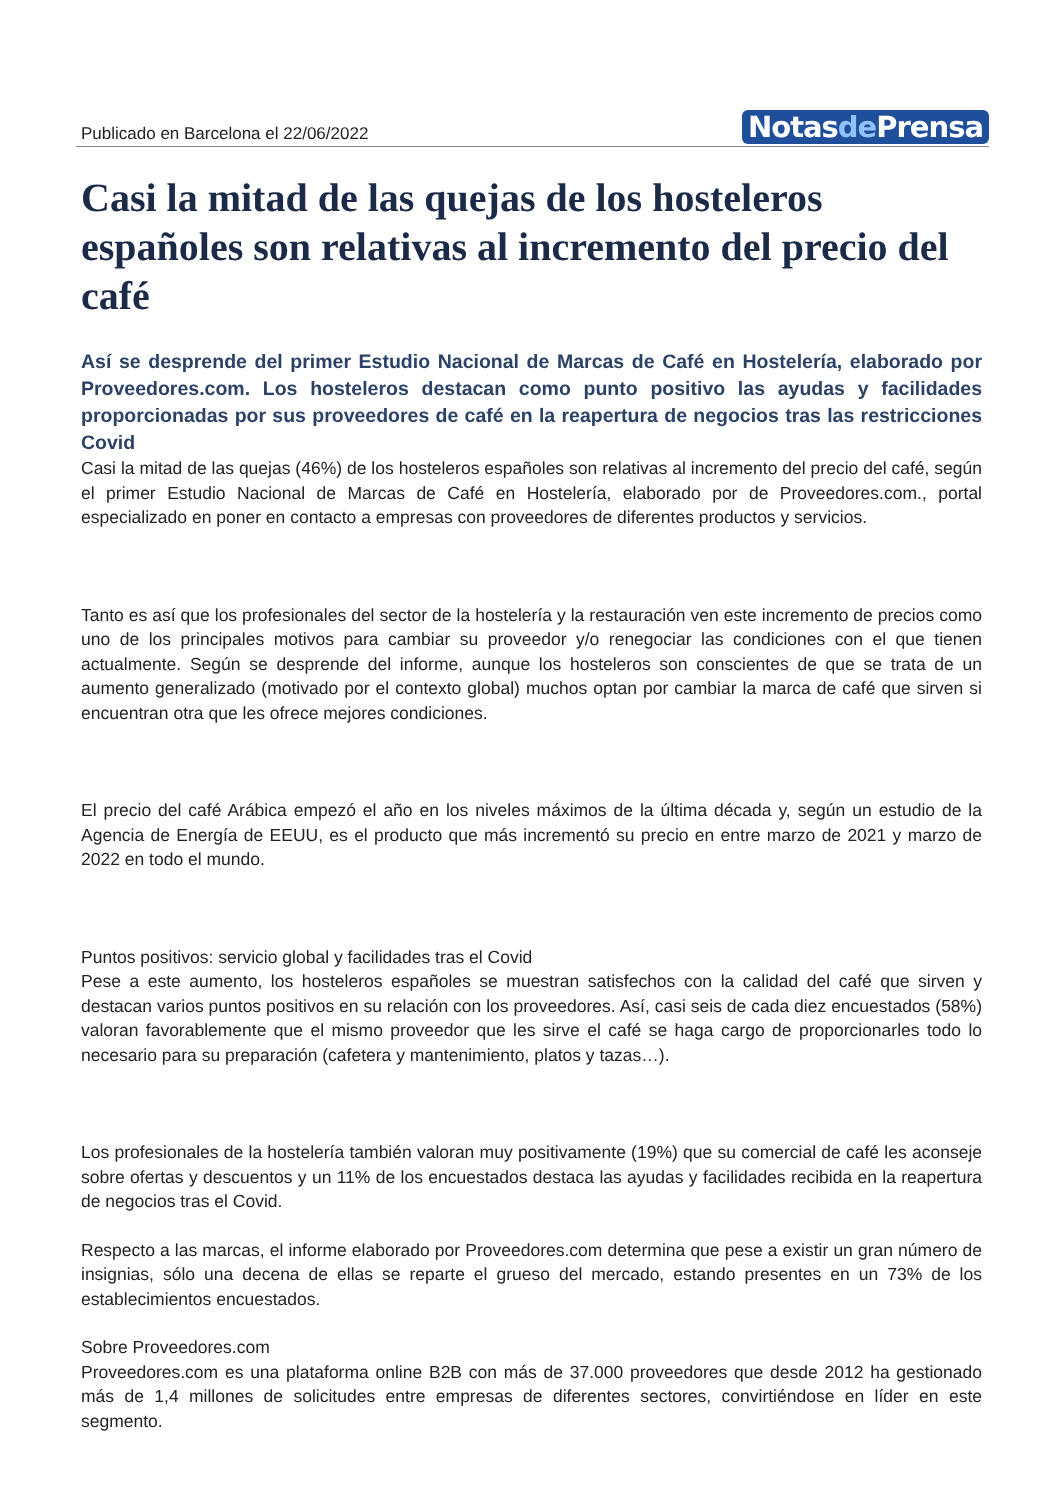Publicado en Barcelona el 22/06/2022
Notasde Prensa
Casi la mitad de las quejas de los hosteleros españoles son relativas al incremento del precio del café
Así se desprende del primer Estudio Nacional de Marcas de Café en Hostelería, elaborado por Proveedores.com. Los hosteleros destacan como punto positivo las ayudas y facilidades proporcionadas por sus proveedores de café en la reapertura de negocios tras las restricciones Covid
Casi la mitad de las quejas (46%) de los hosteleros españoles son relativas al incremento del precio del café, según el primer Estudio Nacional de Marcas de Café en Hostelería, elaborado por de Proveedores.com., portal especializado en poner en contacto a empresas con proveedores de diferentes productos y servicios.
Tanto es así que los profesionales del sector de la hostelería y la restauración ven este incremento de precios como uno de los principales motivos para cambiar su proveedor y/o renegociar las condiciones con el que tienen actualmente. Según se desprende del informe, aunque los hosteleros son conscientes de que se trata de un aumento generalizado (motivado por el contexto global) muchos optan por cambiar la marca de café que sirven si encuentran otra que les ofrece mejores condiciones.
El precio del café Arábica empezó el año en los niveles máximos de la última década y, según un estudio de la Agencia de Energía de EEUU, es el producto que más incrementó su precio en entre marzo de 2021 y marzo de 2022 en todo el mundo.
Puntos positivos: servicio global y facilidades tras el Covid
Pese a este aumento, los hosteleros españoles se muestran satisfechos con la calidad del café que sirven y destacan varios puntos positivos en su relación con los proveedores. Así, casi seis de cada diez encuestados (58%) valoran favorablemente que el mismo proveedor que les sirve el café se haga cargo de proporcionarles todo lo necesario para su preparación (cafetera y mantenimiento, platos y tazas…).
Los profesionales de la hostelería también valoran muy positivamente (19%) que su comercial de café les aconseje sobre ofertas y descuentos y un 11% de los encuestados destaca las ayudas y facilidades recibida en la reapertura de negocios tras el Covid.
Respecto a las marcas, el informe elaborado por Proveedores.com determina que pese a existir un gran número de insignias, sólo una decena de ellas se reparte el grueso del mercado, estando presentes en un 73% de los establecimientos encuestados.
Sobre Proveedores.com
Proveedores.com es una plataforma online B2B con más de 37.000 proveedores que desde 2012 ha gestionado más de 1,4 millones de solicitudes entre empresas de diferentes sectores, convirtiéndose en líder en este segmento.